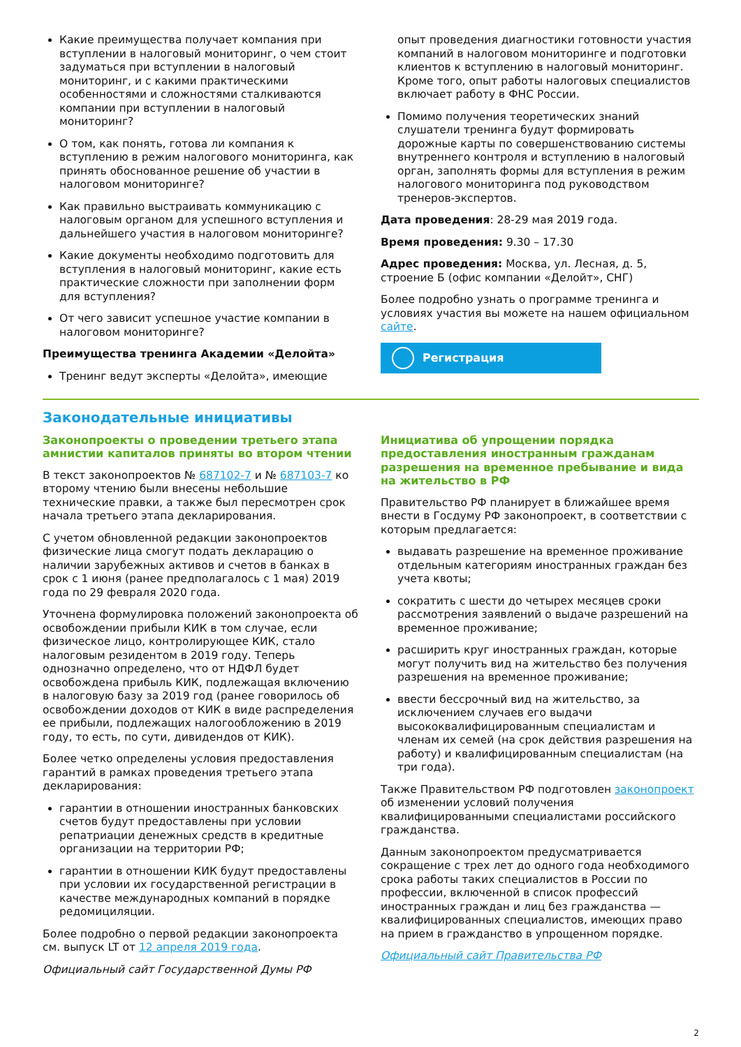Какие преимущества получает компания при вступлении в налоговый мониторинг, о чем стоит задуматься при вступлении в налоговый мониторинг, и с какими практическими особенностями и сложностями сталкиваются компании при вступлении в налоговый мониторинг?
О том, как понять, готова ли компания к вступлению в режим налогового мониторинга, как принять обоснованное решение об участии в налоговом мониторинге?
Как правильно выстраивать коммуникацию с налоговым органом для успешного вступления и дальнейшего участия в налоговом мониторинге?
Какие документы необходимо подготовить для вступления в налоговый мониторинг, какие есть практические сложности при заполнении форм для вступления?
От чего зависит успешное участие компании в налоговом мониторинге?
Преимущества тренинга Академии «Делойта»
Тренинг ведут эксперты «Делойта», имеющие
опыт проведения диагностики готовности участия компаний в налоговом мониторинге и подготовки клиентов к вступлению в налоговый мониторинг. Кроме того, опыт работы налоговых специалистов включает работу в ФНС России.
Помимо получения теоретических знаний слушатели тренинга будут формировать дорожные карты по совершенствованию системы внутреннего контроля и вступлению в налоговый орган, заполнять формы для вступления в режим налогового мониторинга под руководством тренеров-экспертов.
Дата проведения: 28-29 мая 2019 года.
Время проведения: 9.30 – 17.30
Адрес проведения: Москва, ул. Лесная, д. 5, строение Б (офис компании «Делойт», СНГ)
Более подробно узнать о программе тренинга и условиях участия вы можете на нашем официальном сайте.
Регистрация
Законодательные инициативы
Законопроекты о проведении третьего этапа амнистии капиталов приняты во втором чтении
В текст законопроектов № 687102-7 и № 687103-7 ко второму чтению были внесены небольшие технические правки, а также был пересмотрен срок начала третьего этапа декларирования.
С учетом обновленной редакции законопроектов физические лица смогут подать декларацию о наличии зарубежных активов и счетов в банках в срок с 1 июня (ранее предполагалось с 1 мая) 2019 года по 29 февраля 2020 года.
Уточнена формулировка положений законопроекта об освобождении прибыли КИК в том случае, если физическое лицо, контролирующее КИК, стало налоговым резидентом в 2019 году. Теперь однозначно определено, что от НДФЛ будет освобождена прибыль КИК, подлежащая включению в налоговую базу за 2019 год (ранее говорилось об освобождении доходов от КИК в виде распределения ее прибыли, подлежащих налогообложению в 2019 году, то есть, по сути, дивидендов от КИК).
Более четко определены условия предоставления гарантий в рамках проведения третьего этапа декларирования:
гарантии в отношении иностранных банковских счетов будут предоставлены при условии репатриации денежных средств в кредитные организации на территории РФ;
гарантии в отношении КИК будут предоставлены при условии их государственной регистрации в качестве международных компаний в порядке редомициляции.
Более подробно о первой редакции законопроекта см. выпуск LT от 12 апреля 2019 года.
Официальный сайт Государственной Думы РФ
Инициатива об упрощении порядка предоставления иностранным гражданам разрешения на временное пребывание и вида на жительство в РФ
Правительство РФ планирует в ближайшее время внести в Госдуму РФ законопроект, в соответствии с которым предлагается:
выдавать разрешение на временное проживание отдельным категориям иностранных граждан без учета квоты;
сократить с шести до четырех месяцев сроки рассмотрения заявлений о выдаче разрешений на временное проживание;
расширить круг иностранных граждан, которые могут получить вид на жительство без получения разрешения на временное проживание;
ввести бессрочный вид на жительство, за исключением случаев его выдачи высококвалифицированным специалистам и членам их семей (на срок действия разрешения на работу) и квалифицированным специалистам (на три года).
Также Правительством РФ подготовлен законопроект об изменении условий получения квалифицированными специалистами российского гражданства.
Данным законопроектом предусматривается сокращение с трех лет до одного года необходимого срока работы таких специалистов в России по профессии, включенной в список профессий иностранных граждан и лиц без гражданства — квалифицированных специалистов, имеющих право на прием в гражданство в упрощенном порядке.
Официальный сайт Правительства РФ
2